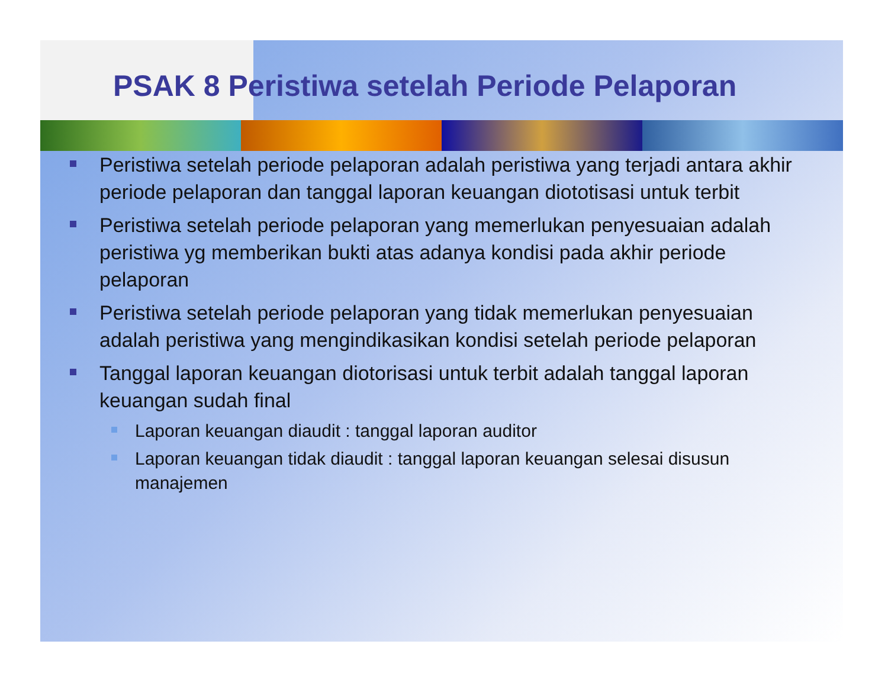PSAK 8 Peristiwa setelah Periode Pelaporan
Peristiwa setelah periode pelaporan adalah peristiwa yang terjadi antara akhir periode pelaporan dan tanggal laporan keuangan diototisasi untuk terbit
Peristiwa setelah periode pelaporan yang memerlukan penyesuaian adalah peristiwa yg memberikan bukti atas adanya kondisi pada akhir periode pelaporan
Peristiwa setelah periode pelaporan yang tidak memerlukan penyesuaian adalah peristiwa yang mengindikasikan kondisi setelah periode pelaporan
Tanggal laporan keuangan diotorisasi untuk terbit adalah tanggal laporan keuangan sudah final
Laporan keuangan diaudit : tanggal laporan auditor
Laporan keuangan tidak diaudit : tanggal laporan keuangan selesai disusun manajemen